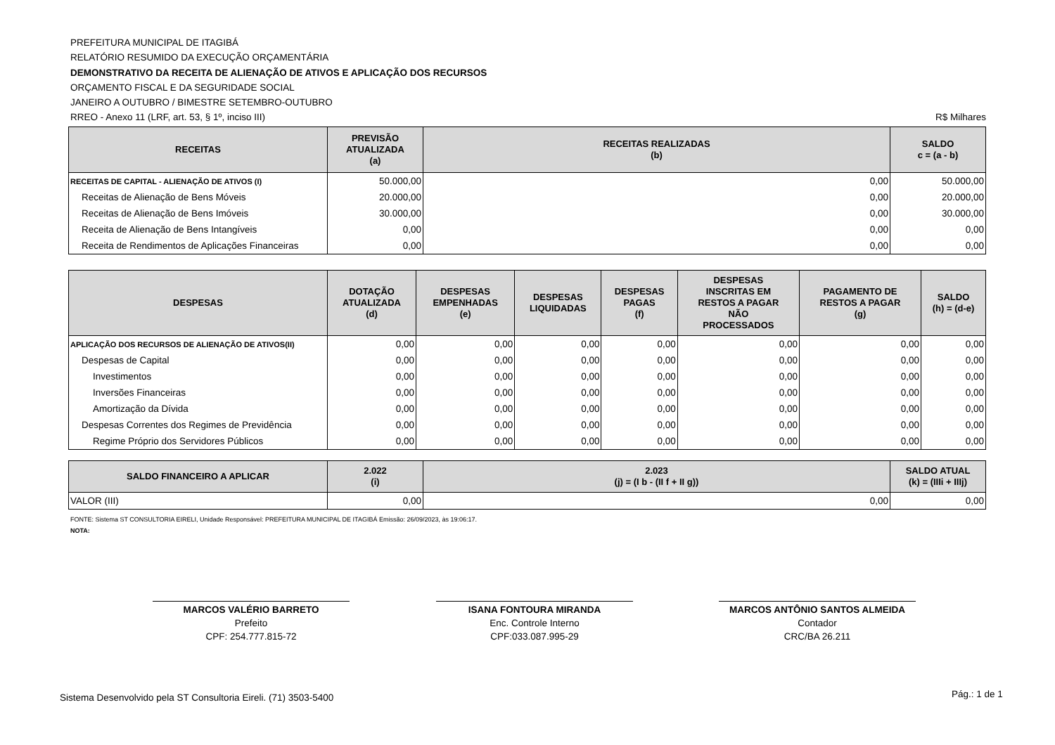PREFEITURA MUNICIPAL DE ITAGIBÁ
RELATÓRIO RESUMIDO DA EXECUÇÃO ORÇAMENTÁRIA
DEMONSTRATIVO DA RECEITA DE ALIENAÇÃO DE ATIVOS E APLICAÇÃO DOS RECURSOS
ORÇAMENTO FISCAL E DA SEGURIDADE SOCIAL
JANEIRO A OUTUBRO / BIMESTRE SETEMBRO-OUTUBRO
RREO - Anexo 11 (LRF, art. 53, § 1º, inciso III) R$ Milhares
| RECEITAS | PREVISÃO ATUALIZADA (a) | RECEITAS REALIZADAS (b) | SALDO c = (a - b) |
| --- | --- | --- | --- |
| RECEITAS DE CAPITAL - ALIENAÇÃO DE ATIVOS (I) | 50.000,00 | 0,00 | 50.000,00 |
| Receitas de Alienação de Bens Móveis | 20.000,00 | 0,00 | 20.000,00 |
| Receitas de Alienação de Bens Imóveis | 30.000,00 | 0,00 | 30.000,00 |
| Receita de Alienação de Bens Intangíveis | 0,00 | 0,00 | 0,00 |
| Receita de Rendimentos de Aplicações Financeiras | 0,00 | 0,00 | 0,00 |
| DESPESAS | DOTAÇÃO ATUALIZADA (d) | DESPESAS EMPENHADAS (e) | DESPESAS LIQUIDADAS | DESPESAS PAGAS (f) | DESPESAS INSCRITAS EM RESTOS A PAGAR NÃO PROCESSADOS | PAGAMENTO DE RESTOS A PAGAR (g) | SALDO (h) = (d-e) |
| --- | --- | --- | --- | --- | --- | --- | --- |
| APLICAÇÃO DOS RECURSOS DE ALIENAÇÃO DE ATIVOS(II) | 0,00 | 0,00 | 0,00 | 0,00 | 0,00 | 0,00 | 0,00 |
| Despesas de Capital | 0,00 | 0,00 | 0,00 | 0,00 | 0,00 | 0,00 | 0,00 |
| Investimentos | 0,00 | 0,00 | 0,00 | 0,00 | 0,00 | 0,00 | 0,00 |
| Inversões Financeiras | 0,00 | 0,00 | 0,00 | 0,00 | 0,00 | 0,00 | 0,00 |
| Amortização da Dívida | 0,00 | 0,00 | 0,00 | 0,00 | 0,00 | 0,00 | 0,00 |
| Despesas Correntes dos Regimes de Previdência | 0,00 | 0,00 | 0,00 | 0,00 | 0,00 | 0,00 | 0,00 |
| Regime Próprio dos Servidores Públicos | 0,00 | 0,00 | 0,00 | 0,00 | 0,00 | 0,00 | 0,00 |
| SALDO FINANCEIRO A APLICAR | 2.022 (i) | 2.023 (j) = (I b - (II f + II g)) | SALDO ATUAL (k) = (IIIi + IIIj) |
| --- | --- | --- | --- |
| VALOR (III) | 0,00 | 0,00 | 0,00 |
FONTE: Sistema ST CONSULTORIA EIRELI, Unidade Responsável: PREFEITURA MUNICIPAL DE ITAGIBÁ Emissão: 26/09/2023, às 19:06:17.
NOTA:
MARCOS VALÉRIO BARRETO
Prefeito
CPF: 254.777.815-72
ISANA FONTOURA MIRANDA
Enc. Controle Interno
CPF:033.087.995-29
MARCOS ANTÔNIO SANTOS ALMEIDA
Contador
CRC/BA 26.211
Sistema Desenvolvido pela ST Consultoria Eireli. (71) 3503-5400
Pág.: 1 de 1